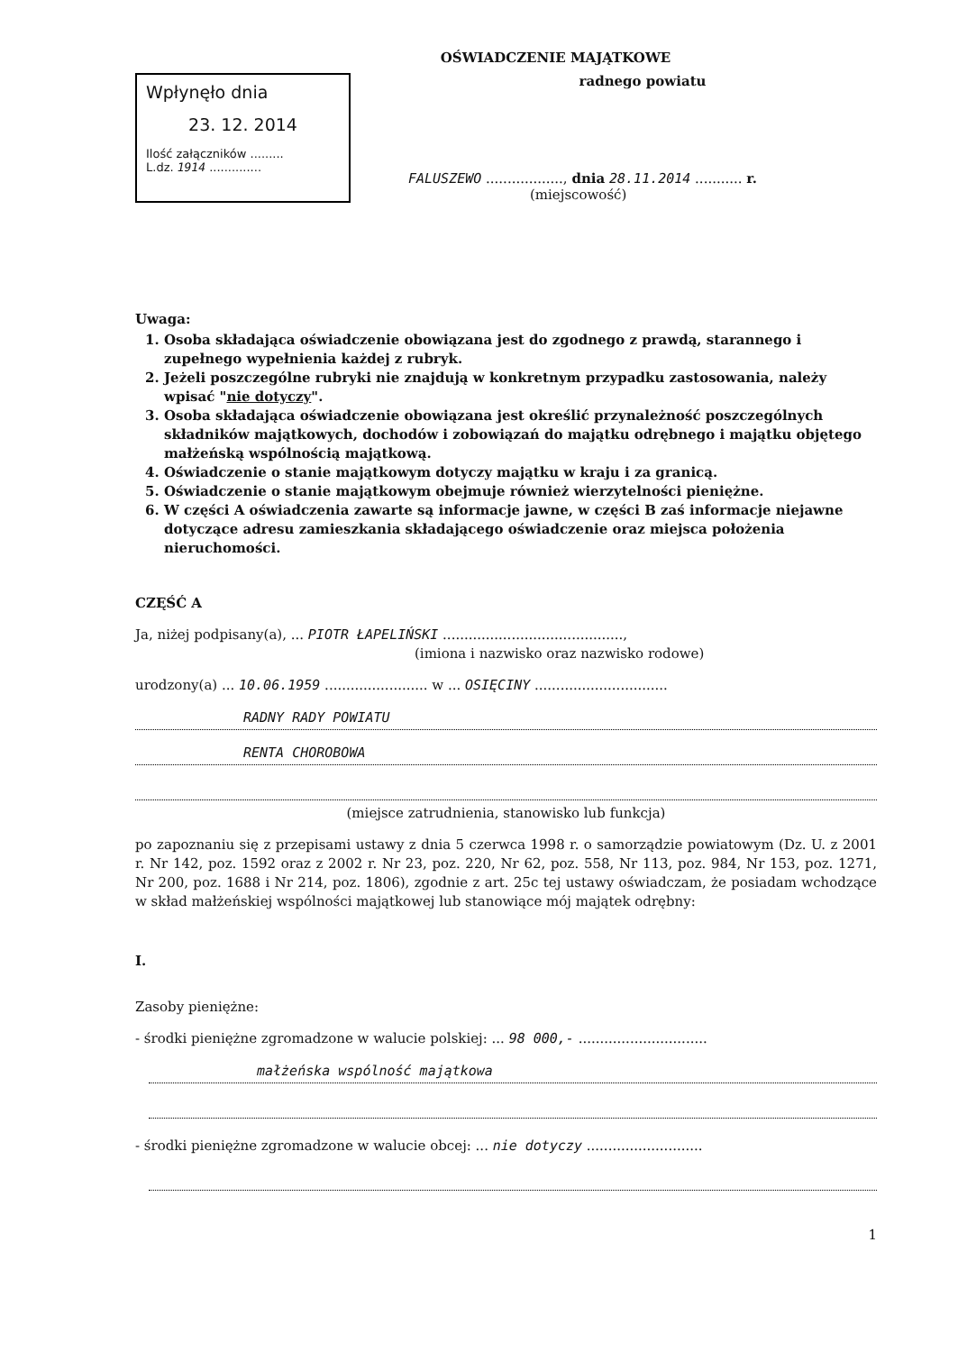OŚWIADCZENIE MAJĄTKOWE
Wpłynęło dnia
23. 12. 2014
Ilość załączników .........
L.dz. 1914 ..............
radnego powiatu
FALUSZEWO .................., dnia 28.11.2014 ........... r.
(miejscowość)
Uwaga:
1. Osoba składająca oświadczenie obowiązana jest do zgodnego z prawdą, starannego i zupełnego wypełnienia każdej z rubryk.
2. Jeżeli poszczególne rubryki nie znajdują w konkretnym przypadku zastosowania, należy wpisać "nie dotyczy".
3. Osoba składająca oświadczenie obowiązana jest określić przynależność poszczególnych składników majątkowych, dochodów i zobowiązań do majątku odrębnego i majątku objętego małżeńską wspólnością majątkową.
4. Oświadczenie o stanie majątkowym dotyczy majątku w kraju i za granicą.
5. Oświadczenie o stanie majątkowym obejmuje również wierzytelności pieniężne.
6. W części A oświadczenia zawarte są informacje jawne, w części B zaś informacje niejawne dotyczące adresu zamieszkania składającego oświadczenie oraz miejsca położenia nieruchomości.
CZĘŚĆ A
Ja, niżej podpisany(a), ... PIOTR ŁAPELIŃSKI ..........................................,
(imiona i nazwisko oraz nazwisko rodowe)
urodzony(a) ... 10.06.1959 ........................ w ... OSIĘCINY ...............................
RADNY RADY POWIATU
RENTA CHOROBOWA
(miejsce zatrudnienia, stanowisko lub funkcja)
po zapoznaniu się z przepisami ustawy z dnia 5 czerwca 1998 r. o samorządzie powiatowym (Dz. U. z 2001 r. Nr 142, poz. 1592 oraz z 2002 r. Nr 23, poz. 220, Nr 62, poz. 558, Nr 113, poz. 984, Nr 153, poz. 1271, Nr 200, poz. 1688 i Nr 214, poz. 1806), zgodnie z art. 25c tej ustawy oświadczam, że posiadam wchodzące w skład małżeńskiej wspólności majątkowej lub stanowiące mój majątek odrębny:
I.
Zasoby pieniężne:
- środki pieniężne zgromadzone w walucie polskiej: ... 98 000,- ..............................
małżeńska wspólność majątkowa
- środki pieniężne zgromadzone w walucie obcej: ... nie dotyczy ...........................
1